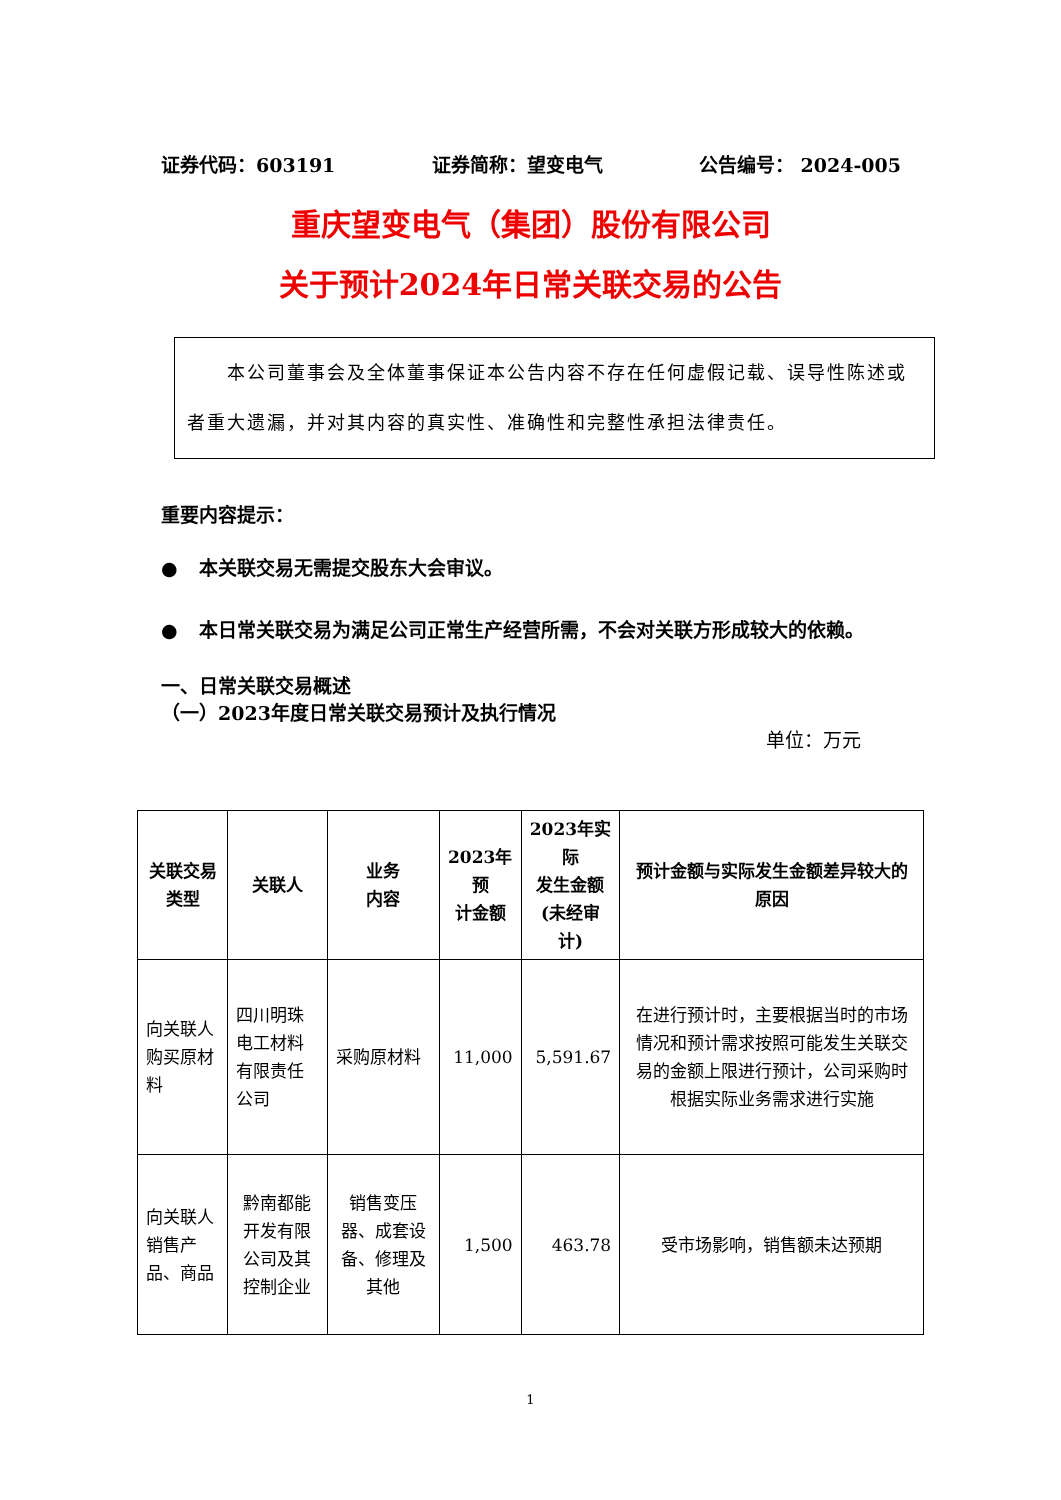证券代码：603191 证券简称：望变电气 公告编号： 2024-005
重庆望变电气（集团）股份有限公司
关于预计2024年日常关联交易的公告
　　本公司董事会及全体董事保证本公告内容不存在任何虚假记载、误导性陈述或者重大遗漏，并对其内容的真实性、准确性和完整性承担法律责任。
重要内容提示：
● 本关联交易无需提交股东大会审议。
● 本日常关联交易为满足公司正常生产经营所需，不会对关联方形成较大的依赖。
一、日常关联交易概述
（一）2023年度日常关联交易预计及执行情况
单位：万元
| 关联交易 类型 | 关联人 | 业务 内容 | 2023年预 计金额 | 2023年实际 发生金额 (未经审计) | 预计金额与实际发生金额差异较大的原因 |
| --- | --- | --- | --- | --- | --- |
| 向关联人购买原材料 | 四川明珠电工材料有限责任公司 | 采购原材料 | 11,000 | 5,591.67 | 在进行预计时，主要根据当时的市场情况和预计需求按照可能发生关联交易的金额上限进行预计，公司采购时根据实际业务需求进行实施 |
| 向关联人销售产品、商品 | 黔南都能开发有限公司及其控制企业 | 销售变压器、成套设备、修理及其他 | 1,500 | 463.78 | 受市场影响，销售额未达预期 |
1